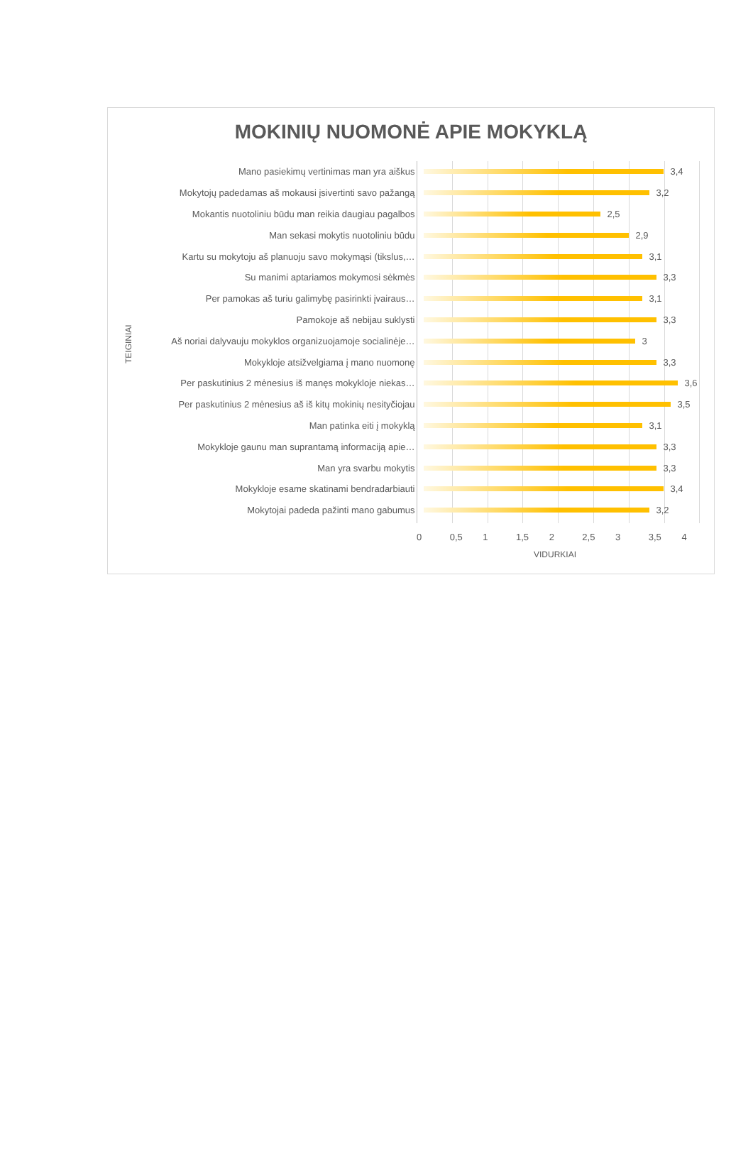MOKINIŲ NUOMONĖ APIE MOKYKLĄ
TEIGINIAI
Mano pasiekimų vertinimas man yra aiškus
3,4
Mokytojų padedamas aš mokausi įsivertinti savo pažangą
3,2
Mokantis nuotoliniu būdu man reikia daugiau pagalbos
2,5
Man sekasi mokytis nuotoliniu būdu
2,9
Kartu su mokytoju aš planuoju savo mokymąsi (tikslus,…
3,1
Su manimi aptariamos mokymosi sėkmės
3,3
Per pamokas aš turiu galimybę pasirinkti įvairaus…
3,1
Pamokoje aš nebijau suklysti
3,3
Aš noriai dalyvauju mokyklos organizuojamoje socialinėje…
3
Mokykloje atsižvelgiama į mano nuomonę
3,3
Per paskutinius 2 mėnesius iš manęs mokykloje niekas…
3,6
Per paskutinius 2 mėnesius aš iš kitų mokinių nesityčiojau
3,5
Man patinka eiti į mokyklą
3,1
Mokykloje gaunu man suprantamą informaciją apie…
3,3
Man yra svarbu mokytis
3,3
Mokykloje esame skatinami bendradarbiauti
3,4
Mokytojai padeda pažinti mano gabumus
3,2
0 0,5 1 1,5 2 2,5 3 3,5 4
VIDURKIAI